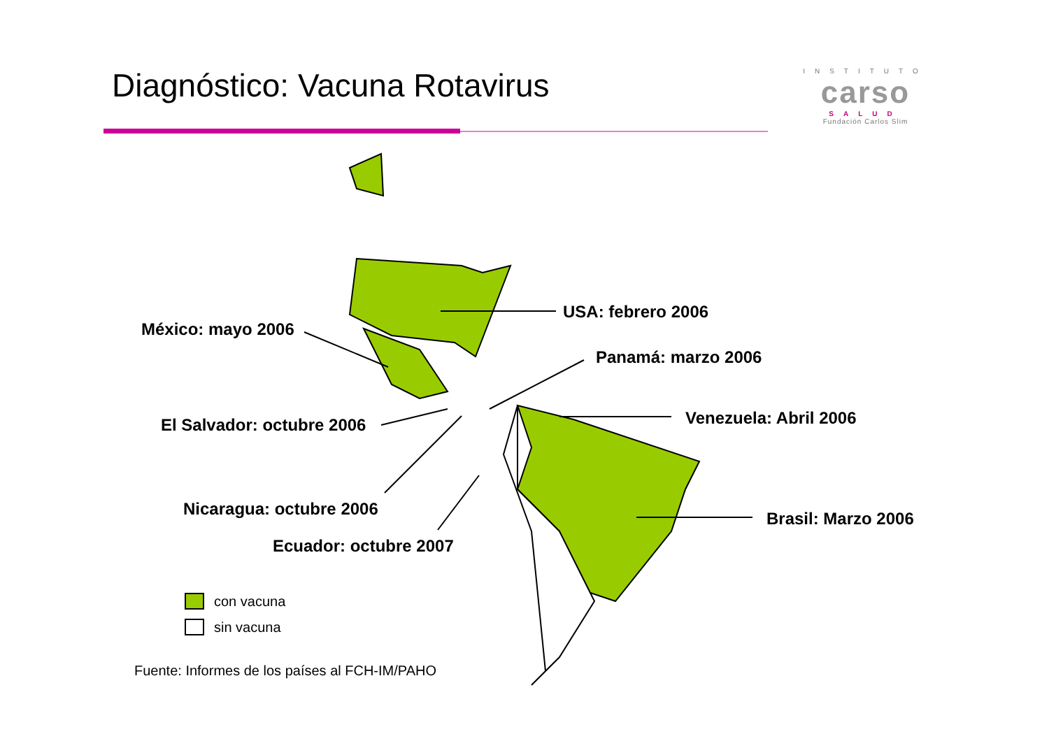Diagnóstico: Vacuna Rotavirus
INSTITUTO
carso
SALUD
Fundación Carlos Slim
USA: febrero 2006
México: mayo 2006
Panamá: marzo 2006
Venezuela: Abril 2006
El Salvador: octubre 2006
Nicaragua: octubre 2006 Brasil: Marzo 2006
Ecuador: octubre 2007
con vacuna
sin vacuna
Fuente: Informes de los países al FCH-IM/PAHO